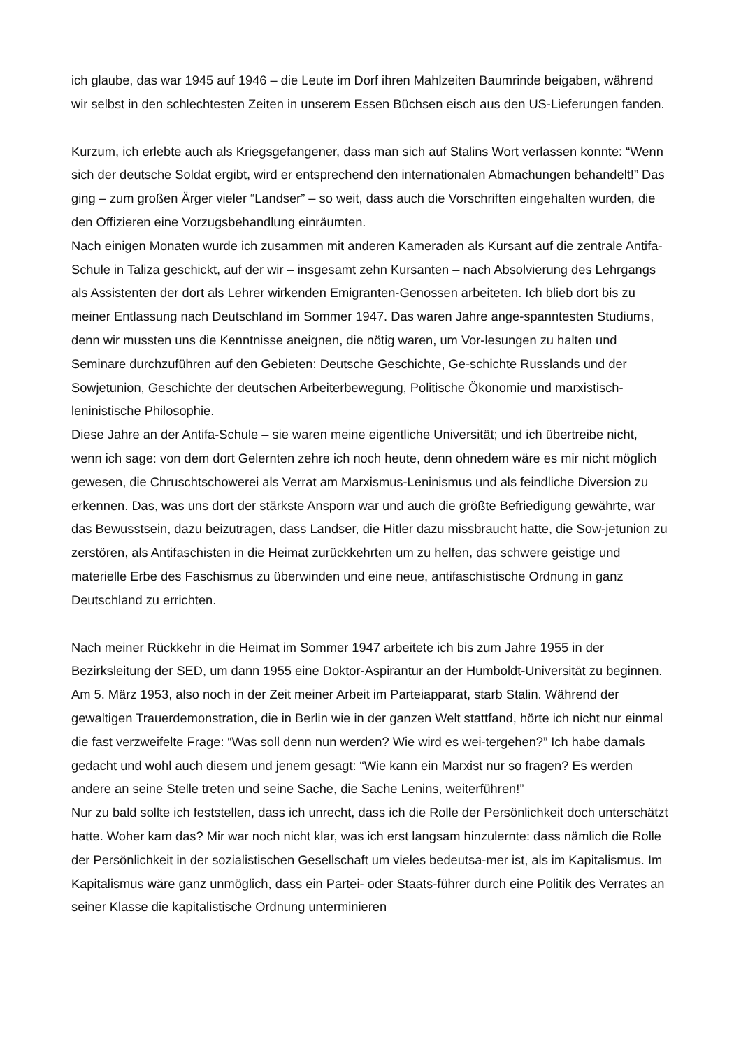ich glaube, das war 1945 auf 1946 – die Leute im Dorf ihren Mahlzeiten Baumrinde beigaben, während wir selbst in den schlechtesten Zeiten in unserem Essen Büchsen eisch aus den US-Lieferungen fanden.
Kurzum, ich erlebte auch als Kriegsgefangener, dass man sich auf Stalins Wort verlassen konnte: “Wenn sich der deutsche Soldat ergibt, wird er entsprechend den internationalen Abmachungen behandelt!” Das ging – zum großen Ärger vieler “Landser” – so weit, dass auch die Vorschriften eingehalten wurden, die den Offizieren eine Vorzugsbehandlung einräumten.
Nach einigen Monaten wurde ich zusammen mit anderen Kameraden als Kursant auf die zentrale Antifa-Schule in Taliza geschickt, auf der wir – insgesamt zehn Kursanten – nach Absolvierung des Lehrgangs als Assistenten der dort als Lehrer wirkenden Emigranten-Genossen arbeiteten. Ich blieb dort bis zu meiner Entlassung nach Deutschland im Sommer 1947. Das waren Jahre ange-spanntesten Studiums, denn wir mussten uns die Kenntnisse aneignen, die nötig waren, um Vor-lesungen zu halten und Seminare durchzuführen auf den Gebieten: Deutsche Geschichte, Ge-schichte Russlands und der Sowjetunion, Geschichte der deutschen Arbeiterbewegung, Politische Ökonomie und marxistisch-leninistische Philosophie.
Diese Jahre an der Antifa-Schule – sie waren meine eigentliche Universität; und ich übertreibe nicht, wenn ich sage: von dem dort Gelernten zehre ich noch heute, denn ohnedem wäre es mir nicht möglich gewesen, die Chruschtschowerei als Verrat am Marxismus-Leninismus und als feindliche Diversion zu erkennen. Das, was uns dort der stärkste Ansporn war und auch die größte Befriedigung gewährte, war das Bewusstsein, dazu beizutragen, dass Landser, die Hitler dazu missbraucht hatte, die Sow-jetunion zu zerstören, als Antifaschisten in die Heimat zurückkehrten um zu helfen, das schwere geistige und materielle Erbe des Faschismus zu überwinden und eine neue, antifaschistische Ordnung in ganz Deutschland zu errichten.
Nach meiner Rückkehr in die Heimat im Sommer 1947 arbeitete ich bis zum Jahre 1955 in der Bezirksleitung der SED, um dann 1955 eine Doktor-Aspirantur an der Humboldt-Universität zu beginnen. Am 5. März 1953, also noch in der Zeit meiner Arbeit im Parteiapparat, starb Stalin. Während der gewaltigen Trauerdemonstration, die in Berlin wie in der ganzen Welt stattfand, hörte ich nicht nur einmal die fast verzweifelte Frage: “Was soll denn nun werden? Wie wird es wei-tergehen?” Ich habe damals gedacht und wohl auch diesem und jenem gesagt: “Wie kann ein Marxist nur so fragen? Es werden andere an seine Stelle treten und seine Sache, die Sache Lenins, weiterführen!”
Nur zu bald sollte ich feststellen, dass ich unrecht, dass ich die Rolle der Persönlichkeit doch unterschätzt hatte. Woher kam das? Mir war noch nicht klar, was ich erst langsam hinzulernte: dass nämlich die Rolle der Persönlichkeit in der sozialistischen Gesellschaft um vieles bedeutsa-mer ist, als im Kapitalismus. Im Kapitalismus wäre ganz unmöglich, dass ein Partei- oder Staats-führer durch eine Politik des Verrates an seiner Klasse die kapitalistische Ordnung unterminieren